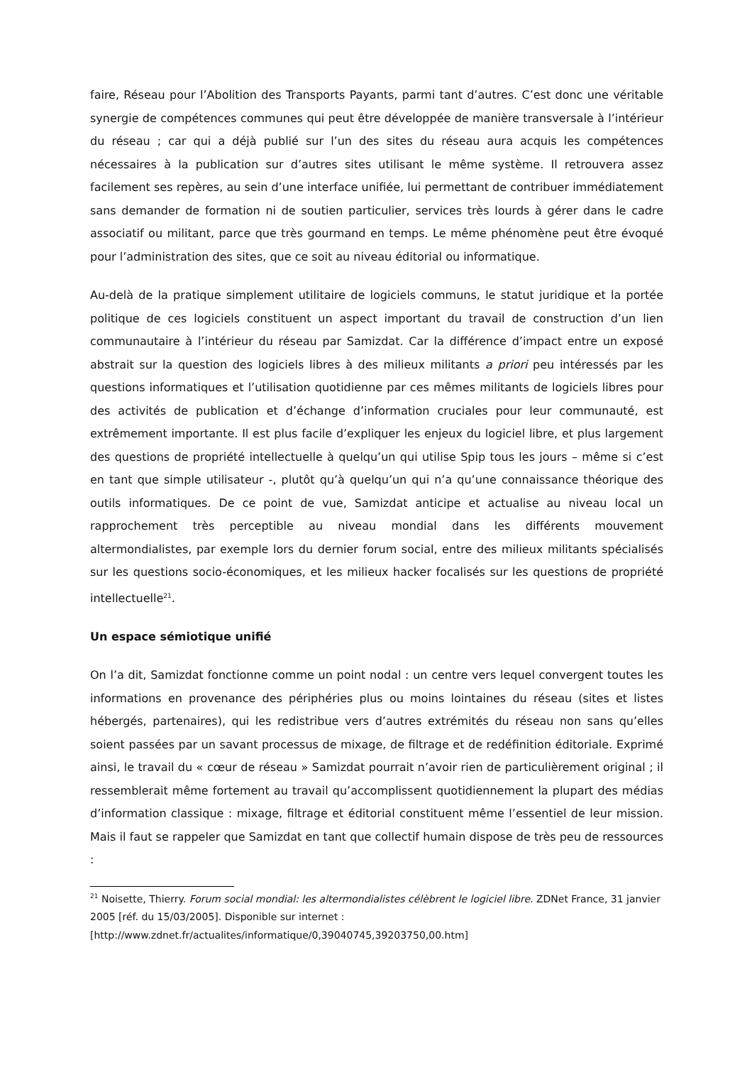faire, Réseau pour l’Abolition des Transports Payants, parmi tant d’autres. C’est donc une véritable synergie de compétences communes qui peut être développée de manière transversale à l’intérieur du réseau ; car qui a déjà publié sur l’un des sites du réseau aura acquis les compétences nécessaires à la publication sur d’autres sites utilisant le même système. Il retrouvera assez facilement ses repères, au sein d’une interface unifiée, lui permettant de contribuer immédiatement sans demander de formation ni de soutien particulier, services très lourds à gérer dans le cadre associatif ou militant, parce que très gourmand en temps. Le même phénomène peut être évoqué pour l’administration des sites, que ce soit au niveau éditorial ou informatique.
Au-delà de la pratique simplement utilitaire de logiciels communs, le statut juridique et la portée politique de ces logiciels constituent un aspect important du travail de construction d’un lien communautaire à l’intérieur du réseau par Samizdat. Car la différence d’impact entre un exposé abstrait sur la question des logiciels libres à des milieux militants a priori peu intéressés par les questions informatiques et l’utilisation quotidienne par ces mêmes militants de logiciels libres pour des activités de publication et d’échange d’information cruciales pour leur communauté, est extrêmement importante. Il est plus facile d’expliquer les enjeux du logiciel libre, et plus largement des questions de propriété intellectuelle à quelqu’un qui utilise Spip tous les jours – même si c’est en tant que simple utilisateur -, plutôt qu’à quelqu’un qui n’a qu’une connaissance théorique des outils informatiques. De ce point de vue, Samizdat anticipe et actualise au niveau local un rapprochement très perceptible au niveau mondial dans les différents mouvement altermondialistes, par exemple lors du dernier forum social, entre des milieux militants spécialisés sur les questions socio-économiques, et les milieux hacker focalisés sur les questions de propriété intellectuelle<sup>21</sup>.
Un espace sémiotique unifié
On l’a dit, Samizdat fonctionne comme un point nodal : un centre vers lequel convergent toutes les informations en provenance des périphéries plus ou moins lointaines du réseau (sites et listes hébergés, partenaires), qui les redistribue vers d’autres extrémités du réseau non sans qu’elles soient passées par un savant processus de mixage, de filtrage et de redéfinition éditoriale. Exprimé ainsi, le travail du « cœur de réseau » Samizdat pourrait n’avoir rien de particulièrement original ; il ressemblerait même fortement au travail qu’accomplissent quotidiennement la plupart des médias d’information classique : mixage, filtrage et éditorial constituent même l’essentiel de leur mission. Mais il faut se rappeler que Samizdat en tant que collectif humain dispose de très peu de ressources :
<sup>21</sup> Noisette, Thierry. Forum social mondial: les altermondialistes célèbrent le logiciel libre. ZDNet France, 31 janvier 2005 [réf. du 15/03/2005]. Disponible sur internet :
[http://www.zdnet.fr/actualites/informatique/0,39040745,39203750,00.htm]